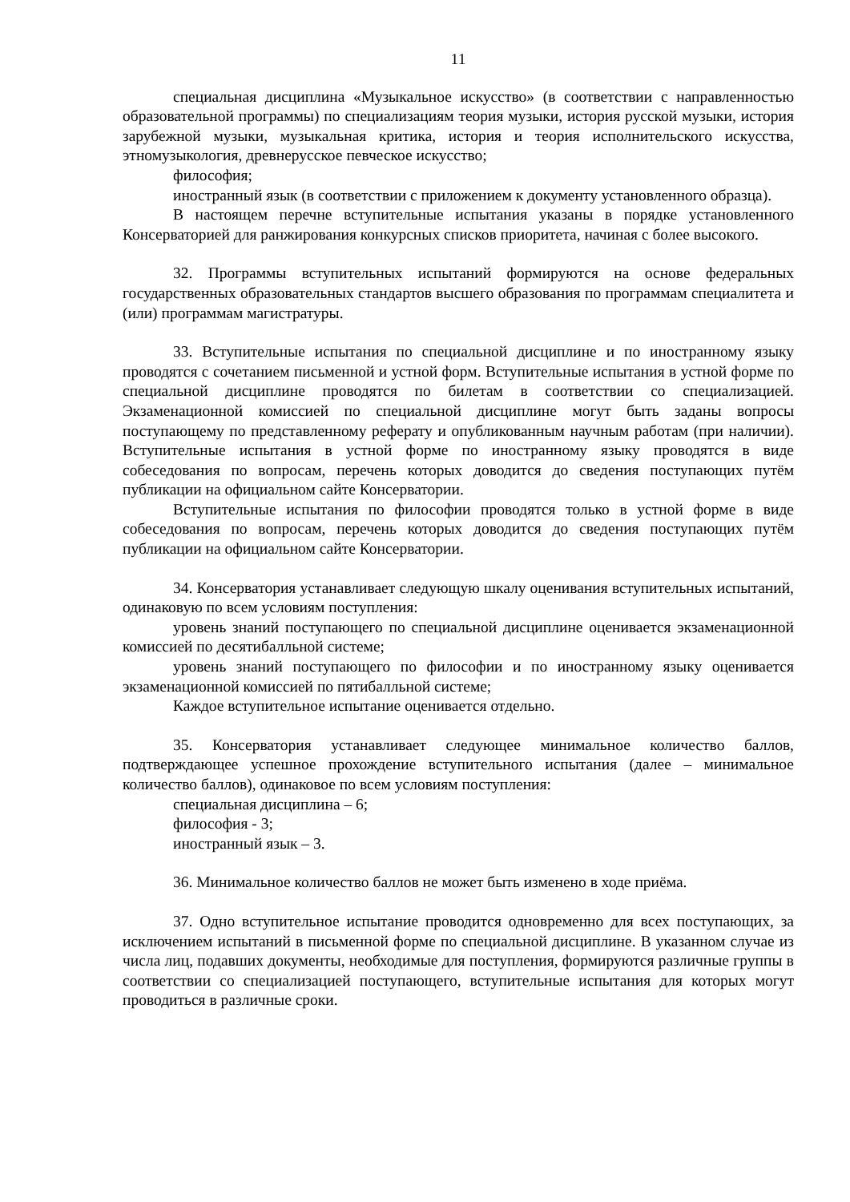11
специальная дисциплина «Музыкальное искусство» (в соответствии с направленностью образовательной программы) по специализациям теория музыки, история русской музыки, история зарубежной музыки, музыкальная критика, история и теория исполнительского искусства, этномузыкология, древнерусское певческое искусство;
философия;
иностранный язык (в соответствии с приложением к документу установленного образца).
В настоящем перечне вступительные испытания указаны в порядке установленного Консерваторией для ранжирования конкурсных списков приоритета, начиная с более высокого.
32. Программы вступительных испытаний формируются на основе федеральных государственных образовательных стандартов высшего образования по программам специалитета и (или) программам магистратуры.
33. Вступительные испытания по специальной дисциплине и по иностранному языку проводятся с сочетанием письменной и устной форм. Вступительные испытания в устной форме по специальной дисциплине проводятся по билетам в соответствии со специализацией. Экзаменационной комиссией по специальной дисциплине могут быть заданы вопросы поступающему по представленному реферату и опубликованным научным работам (при наличии). Вступительные испытания в устной форме по иностранному языку проводятся в виде собеседования по вопросам, перечень которых доводится до сведения поступающих путём публикации на официальном сайте Консерватории.
Вступительные испытания по философии проводятся только в устной форме в виде собеседования по вопросам, перечень которых доводится до сведения поступающих путём публикации на официальном сайте Консерватории.
34. Консерватория устанавливает следующую шкалу оценивания вступительных испытаний, одинаковую по всем условиям поступления:
уровень знаний поступающего по специальной дисциплине оценивается экзаменационной комиссией по десятибалльной системе;
уровень знаний поступающего по философии и по иностранному языку оценивается экзаменационной комиссией по пятибалльной системе;
Каждое вступительное испытание оценивается отдельно.
35. Консерватория устанавливает следующее минимальное количество баллов, подтверждающее успешное прохождение вступительного испытания (далее – минимальное количество баллов), одинаковое по всем условиям поступления:
специальная дисциплина – 6;
философия - 3;
иностранный язык – 3.
36. Минимальное количество баллов не может быть изменено в ходе приёма.
37. Одно вступительное испытание проводится одновременно для всех поступающих, за исключением испытаний в письменной форме по специальной дисциплине. В указанном случае из числа лиц, подавших документы, необходимые для поступления, формируются различные группы в соответствии со специализацией поступающего, вступительные испытания для которых могут проводиться в различные сроки.